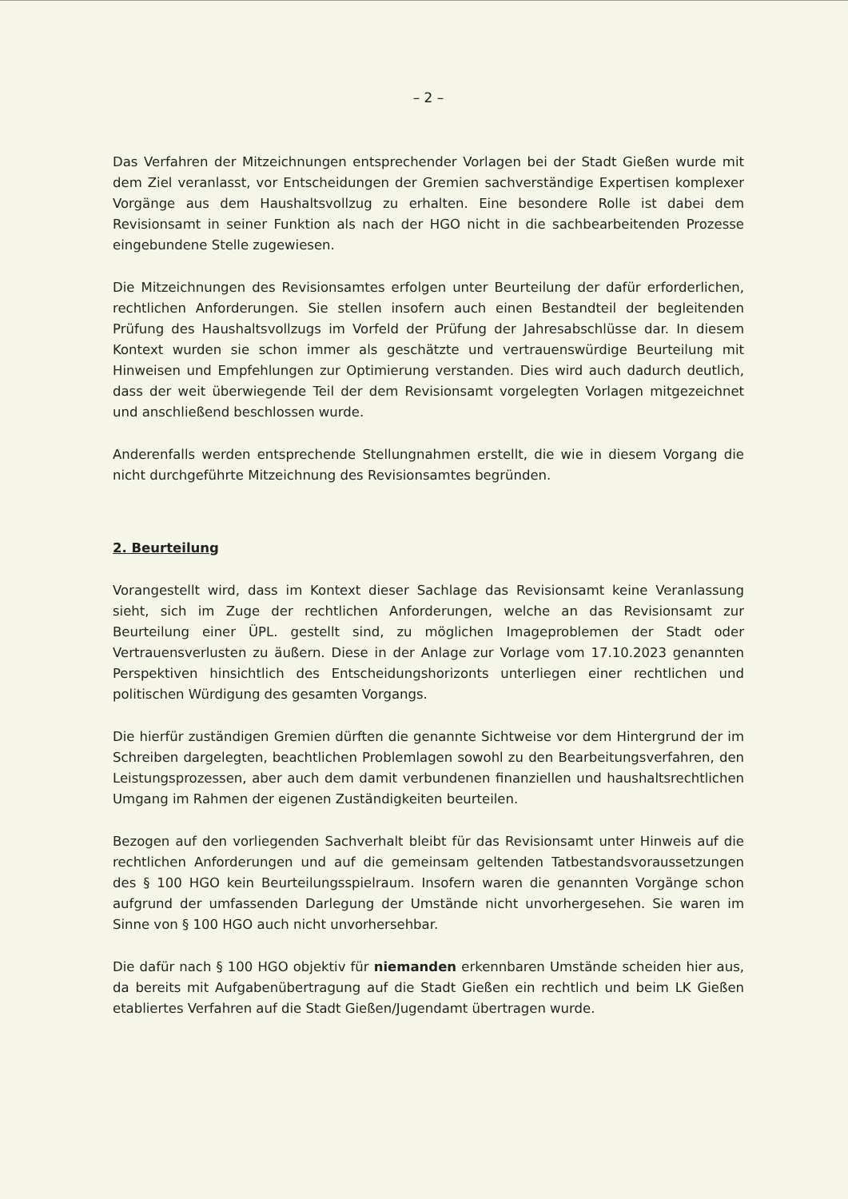– 2 –
Das Verfahren der Mitzeichnungen entsprechender Vorlagen bei der Stadt Gießen wurde mit dem Ziel veranlasst, vor Entscheidungen der Gremien sachverständige Expertisen komplexer Vorgänge aus dem Haushaltsvollzug zu erhalten. Eine besondere Rolle ist dabei dem Revisionsamt in seiner Funktion als nach der HGO nicht in die sachbearbeitenden Prozesse eingebundene Stelle zugewiesen.
Die Mitzeichnungen des Revisionsamtes erfolgen unter Beurteilung der dafür erforderlichen, rechtlichen Anforderungen. Sie stellen insofern auch einen Bestandteil der begleitenden Prüfung des Haushaltsvollzugs im Vorfeld der Prüfung der Jahresabschlüsse dar. In diesem Kontext wurden sie schon immer als geschätzte und vertrauenswürdige Beurteilung mit Hinweisen und Empfehlungen zur Optimierung verstanden. Dies wird auch dadurch deutlich, dass der weit überwiegende Teil der dem Revisionsamt vorgelegten Vorlagen mitgezeichnet und anschließend beschlossen wurde.
Anderenfalls werden entsprechende Stellungnahmen erstellt, die wie in diesem Vorgang die nicht durchgeführte Mitzeichnung des Revisionsamtes begründen.
2. Beurteilung
Vorangestellt wird, dass im Kontext dieser Sachlage das Revisionsamt keine Veranlassung sieht, sich im Zuge der rechtlichen Anforderungen, welche an das Revisionsamt zur Beurteilung einer ÜPL. gestellt sind, zu möglichen Imageproblemen der Stadt oder Vertrauensverlusten zu äußern. Diese in der Anlage zur Vorlage vom 17.10.2023 genannten Perspektiven hinsichtlich des Entscheidungshorizonts unterliegen einer rechtlichen und politischen Würdigung des gesamten Vorgangs.
Die hierfür zuständigen Gremien dürften die genannte Sichtweise vor dem Hintergrund der im Schreiben dargelegten, beachtlichen Problemlagen sowohl zu den Bearbeitungsverfahren, den Leistungsprozessen, aber auch dem damit verbundenen finanziellen und haushaltsrechtlichen Umgang im Rahmen der eigenen Zuständigkeiten beurteilen.
Bezogen auf den vorliegenden Sachverhalt bleibt für das Revisionsamt unter Hinweis auf die rechtlichen Anforderungen und auf die gemeinsam geltenden Tatbestandsvoraussetzungen des § 100 HGO kein Beurteilungsspielraum. Insofern waren die genannten Vorgänge schon aufgrund der umfassenden Darlegung der Umstände nicht unvorhergesehen. Sie waren im Sinne von § 100 HGO auch nicht unvorhersehbar.
Die dafür nach § 100 HGO objektiv für niemanden erkennbaren Umstände scheiden hier aus, da bereits mit Aufgabenübertragung auf die Stadt Gießen ein rechtlich und beim LK Gießen etabliertes Verfahren auf die Stadt Gießen/Jugendamt übertragen wurde.